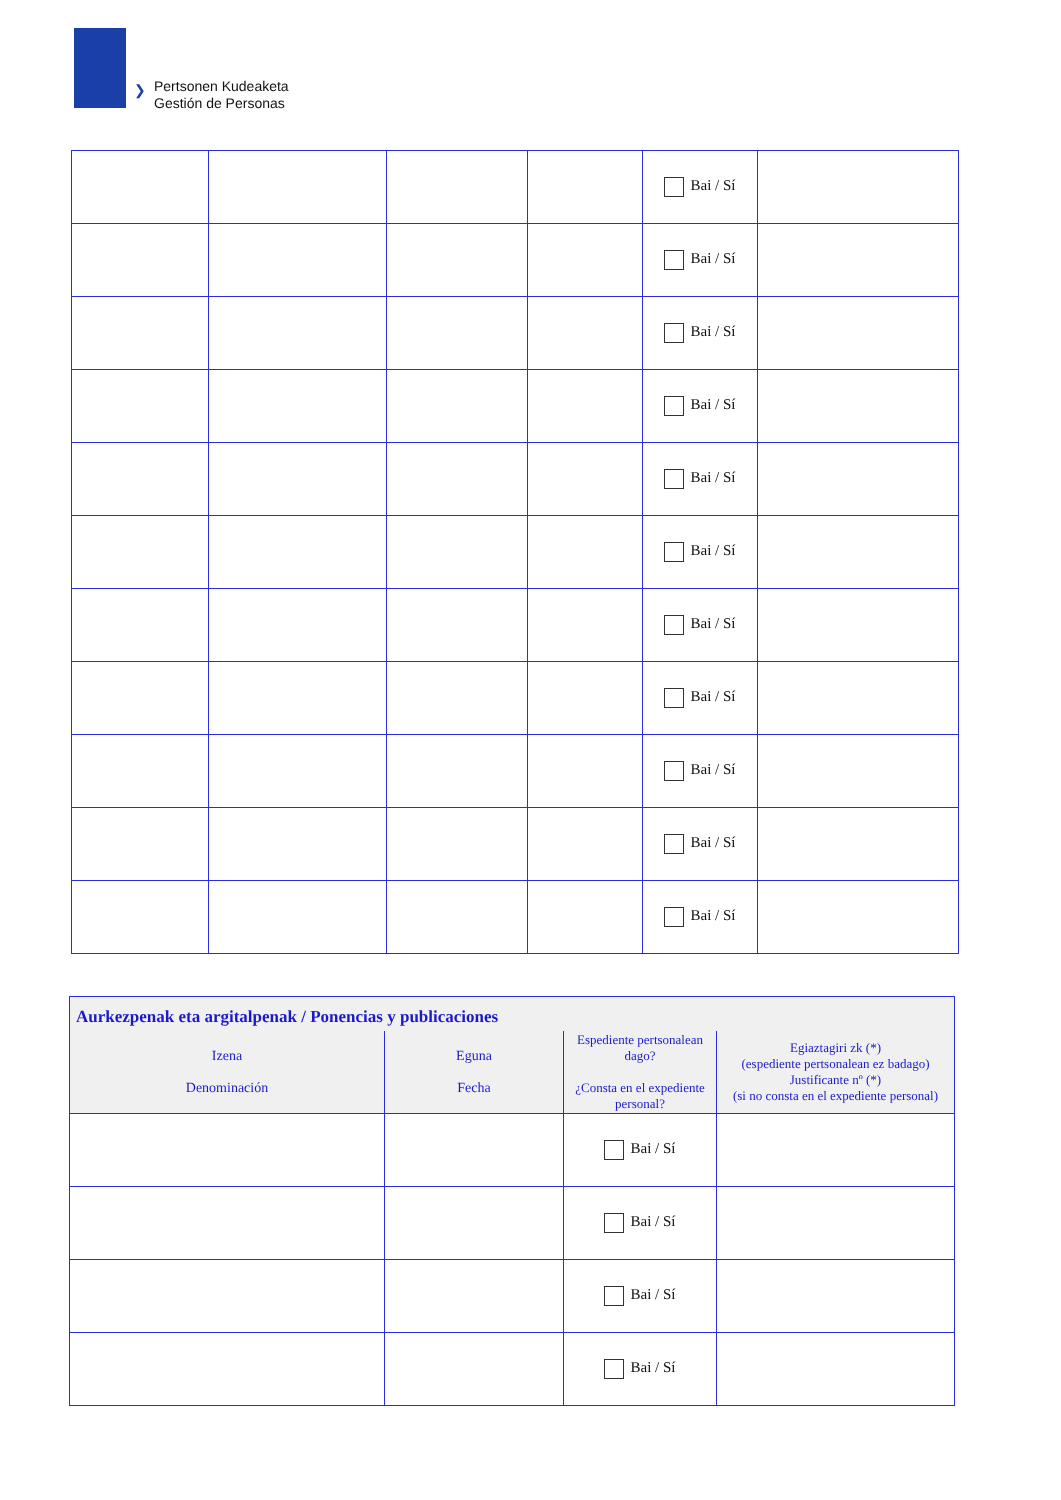❯
Pertsonen Kudeaketa
Gestión de Personas
| | | | | Bai / Sí | |
| | | | | Bai / Sí | |
| | | | | Bai / Sí | |
| | | | | Bai / Sí | |
| | | | | Bai / Sí | |
| | | | | Bai / Sí | |
| | | | | Bai / Sí | |
| | | | | Bai / Sí | |
| | | | | Bai / Sí | |
| | | | | Bai / Sí | |
| | | | | Bai / Sí | |
| Aurkezpenak eta argitalpenak / Ponencias y publicaciones | | | |
| --- | --- | --- | --- |
| Izena Denominación | Eguna Fecha | Espediente pertsonalean dago? ¿Consta en el expediente personal? | Egiaztagiri zk (*) (espediente pertsonalean ez badago) Justificante nº (*) (si no consta en el expediente personal) |
| | | Bai / Sí | |
| | | Bai / Sí | |
| | | Bai / Sí | |
| | | Bai / Sí | |